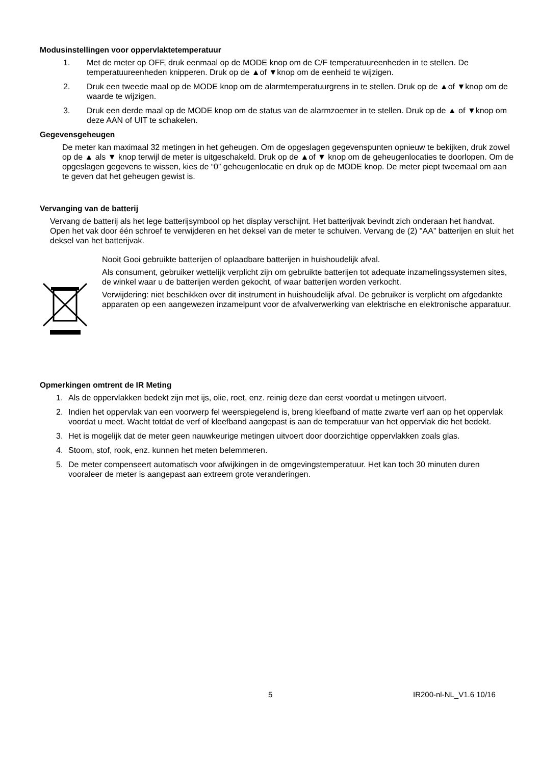Modusinstellingen voor oppervlaktetemperatuur
1. Met de meter op OFF, druk eenmaal op de MODE knop om de C/F temperatuureenheden in te stellen. De temperatuureenheden knipperen. Druk op de ▲of ▼knop om de eenheid te wijzigen.
2. Druk een tweede maal op de MODE knop om de alarmtemperatuurgrens in te stellen. Druk op de ▲of ▼knop om de waarde te wijzigen.
3. Druk een derde maal op de MODE knop om de status van de alarmzoemer in te stellen. Druk op de ▲ of ▼knop om deze AAN of UIT te schakelen.
Gegevensgeheugen
De meter kan maximaal 32 metingen in het geheugen. Om de opgeslagen gegevenspunten opnieuw te bekijken, druk zowel op de ▲ als ▼ knop terwijl de meter is uitgeschakeld. Druk op de ▲of ▼ knop om de geheugenlocaties te doorlopen. Om de opgeslagen gegevens te wissen, kies de “0” geheugenlocatie en druk op de MODE knop. De meter piept tweemaal om aan te geven dat het geheugen gewist is.
Vervanging van de batterij
Vervang de batterij als het lege batterijsymbool op het display verschijnt. Het batterijvak bevindt zich onderaan het handvat. Open het vak door één schroef te verwijderen en het deksel van de meter te schuiven. Vervang de (2) "AA” batterijen en sluit het deksel van het batterijvak.
Nooit Gooi gebruikte batterijen of oplaadbare batterijen in huishoudelijk afval.
Als consument, gebruiker wettelijk verplicht zijn om gebruikte batterijen tot adequate inzamelingssystemen sites, de winkel waar u de batterijen werden gekocht, of waar batterijen worden verkocht.
Verwijdering: niet beschikken over dit instrument in huishoudelijk afval. De gebruiker is verplicht om afgedankte apparaten op een aangewezen inzamelpunt voor de afvalverwerking van elektrische en elektronische apparatuur.
Opmerkingen omtrent de IR Meting
1. Als de oppervlakken bedekt zijn met ijs, olie, roet, enz. reinig deze dan eerst voordat u metingen uitvoert.
2. Indien het oppervlak van een voorwerp fel weerspiegelend is, breng kleefband of matte zwarte verf aan op het oppervlak voordat u meet. Wacht totdat de verf of kleefband aangepast is aan de temperatuur van het oppervlak die het bedekt.
3. Het is mogelijk dat de meter geen nauwkeurige metingen uitvoert door doorzichtige oppervlakken zoals glas.
4. Stoom, stof, rook, enz. kunnen het meten belemmeren.
5. De meter compenseert automatisch voor afwijkingen in de omgevingstemperatuur. Het kan toch 30 minuten duren vooraleer de meter is aangepast aan extreem grote veranderingen.
5 IR200-nl-NL_V1.6 10/16